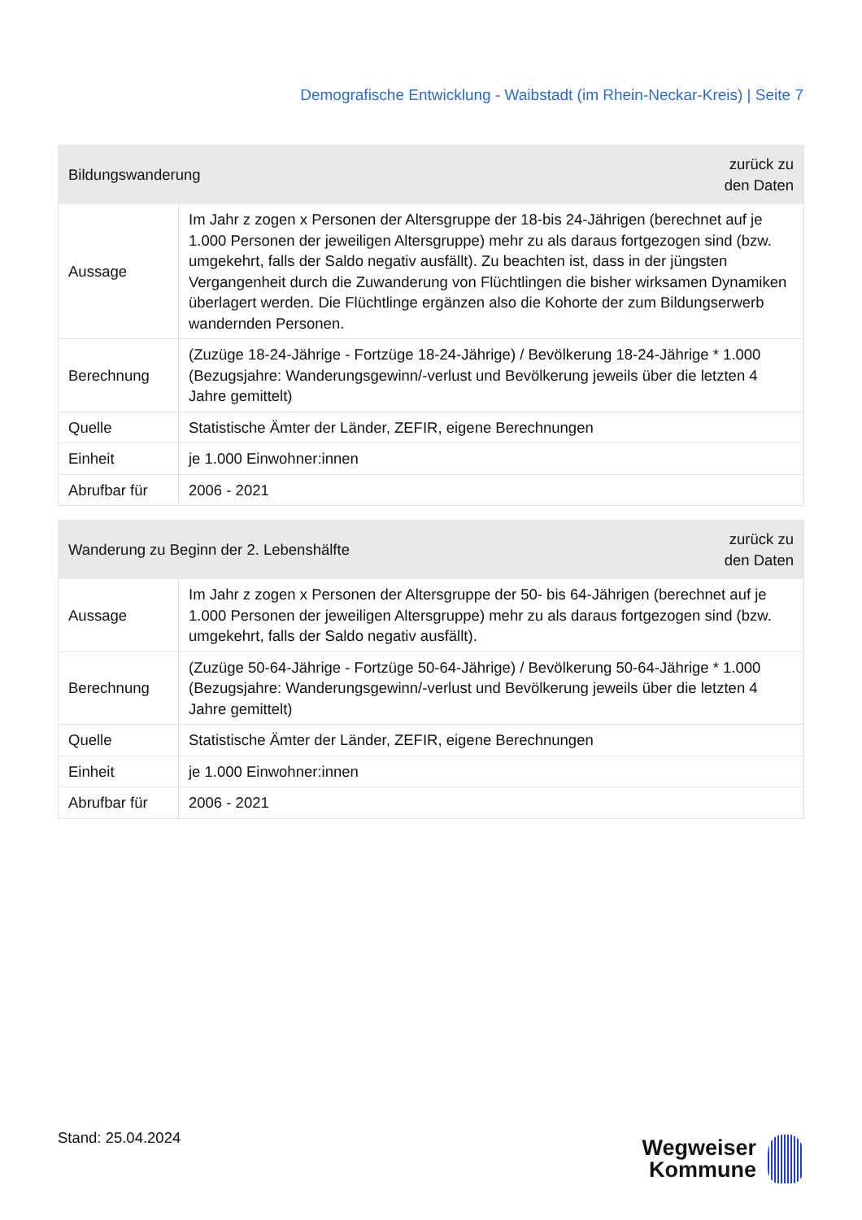Demografische Entwicklung - Waibstadt (im Rhein-Neckar-Kreis) | Seite 7
| Bildungswanderung | | zurück zu den Daten |
| --- | --- | --- |
| Aussage | Im Jahr z zogen x Personen der Altersgruppe der 18-bis 24-Jährigen (berechnet auf je 1.000 Personen der jeweiligen Altersgruppe) mehr zu als daraus fortgezogen sind (bzw. umgekehrt, falls der Saldo negativ ausfällt). Zu beachten ist, dass in der jüngsten Vergangenheit durch die Zuwanderung von Flüchtlingen die bisher wirksamen Dynamiken überlagert werden. Die Flüchtlinge ergänzen also die Kohorte der zum Bildungserwerb wandernden Personen. | |
| Berechnung | (Zuzüge 18-24-Jährige - Fortzüge 18-24-Jährige) / Bevölkerung 18-24-Jährige * 1.000 (Bezugsjahre: Wanderungsgewinn/-verlust und Bevölkerung jeweils über die letzten 4 Jahre gemittelt) | |
| Quelle | Statistische Ämter der Länder, ZEFIR, eigene Berechnungen | |
| Einheit | je 1.000 Einwohner:innen | |
| Abrufbar für | 2006 - 2021 | |
| Wanderung zu Beginn der 2. Lebenshälfte | | zurück zu den Daten |
| --- | --- | --- |
| Aussage | Im Jahr z zogen x Personen der Altersgruppe der 50- bis 64-Jährigen (berechnet auf je 1.000 Personen der jeweiligen Altersgruppe) mehr zu als daraus fortgezogen sind (bzw. umgekehrt, falls der Saldo negativ ausfällt). | |
| Berechnung | (Zuzüge 50-64-Jährige - Fortzüge 50-64-Jährige) / Bevölkerung 50-64-Jährige * 1.000 (Bezugsjahre: Wanderungsgewinn/-verlust und Bevölkerung jeweils über die letzten 4 Jahre gemittelt) | |
| Quelle | Statistische Ämter der Länder, ZEFIR, eigene Berechnungen | |
| Einheit | je 1.000 Einwohner:innen | |
| Abrufbar für | 2006 - 2021 | |
Stand: 25.04.2024
Wegweiser
Kommune